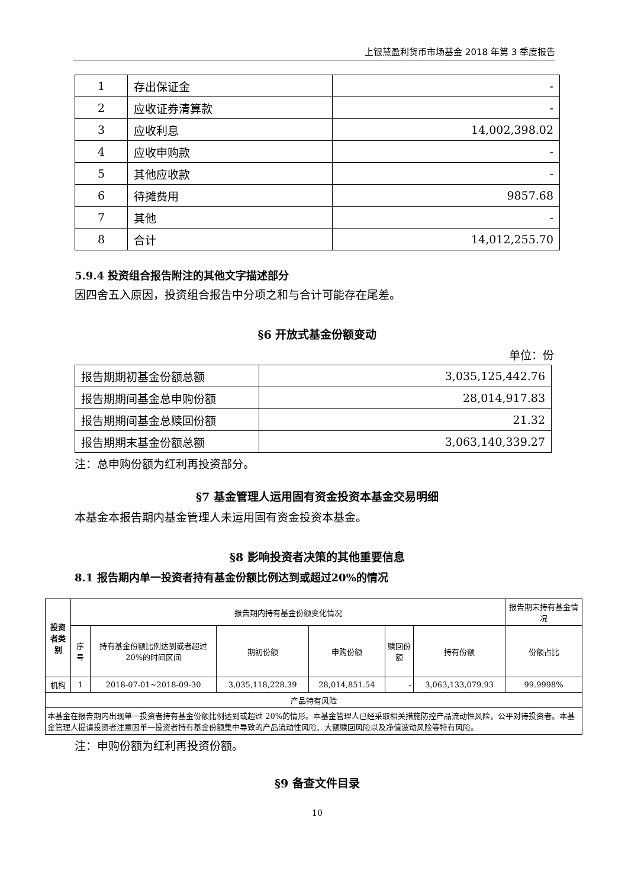上银慧盈利货币市场基金 2018 年第 3 季度报告
| 1 | 存出保证金 | - |
| 2 | 应收证券清算款 | - |
| 3 | 应收利息 | 14,002,398.02 |
| 4 | 应收申购款 | - |
| 5 | 其他应收款 | - |
| 6 | 待摊费用 | 9857.68 |
| 7 | 其他 | - |
| 8 | 合计 | 14,012,255.70 |
5.9.4 投资组合报告附注的其他文字描述部分
因四舍五入原因，投资组合报告中分项之和与合计可能存在尾差。
§6 开放式基金份额变动
单位：份
| 报告期期初基金份额总额 | 3,035,125,442.76 |
| 报告期期间基金总申购份额 | 28,014,917.83 |
| 报告期期间基金总赎回份额 | 21.32 |
| 报告期期末基金份额总额 | 3,063,140,339.27 |
注：总申购份额为红利再投资部分。
§7 基金管理人运用固有资金投资本基金交易明细
本基金本报告期内基金管理人未运用固有资金投资本基金。
§8 影响投资者决策的其他重要信息
8.1 报告期内单一投资者持有基金份额比例达到或超过20%的情况
| 投资者类别 | 报告期内持有基金份额变化情况 | | | | | | 报告期末持有基金情况 |
| --- | --- | --- | --- | --- | --- | --- | --- |
| | 序号 | 持有基金份额比例达到或者超过20%的时间区间 | 期初份额 | 申购份额 | 赎回份额 | 持有份额 | 份额占比 |
| 机构 | 1 | 2018-07-01~2018-09-30 | 3,035,118,228.39 | 28,014,851.54 | - | 3,063,133,079.93 | 99.9998% |
| 产品特有风险 | | | | | | | |
| 本基金在报告期内出现单一投资者持有基金份额比例达到或超过 20%的情形。本基金管理人已经采取相关措施防控产品流动性风险，公平对待投资者。本基金管理人提请投资者注意因单一投资者持有基金份额集中导致的产品流动性风险、大额赎回风险以及净值波动风险等特有风险。 | | | | | | | |
注：申购份额为红利再投资份额。
§9 备查文件目录
10